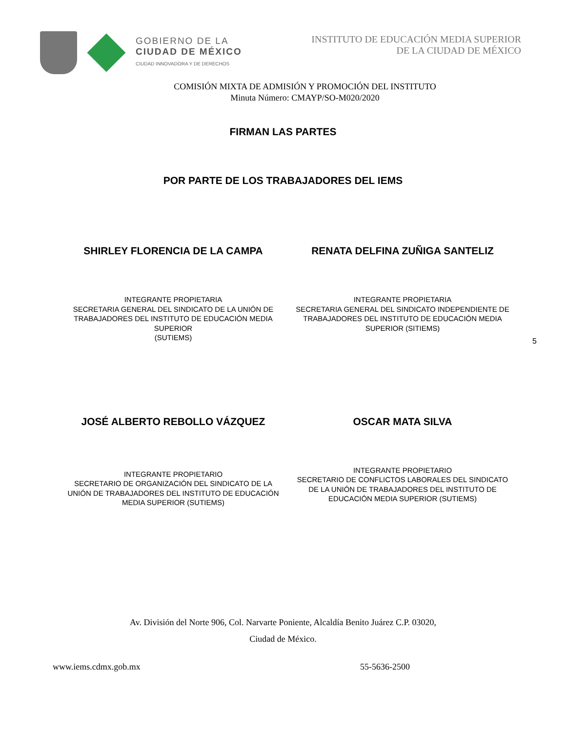GOBIERNO DE LA
CIUDAD DE MÉXICO
CIUDAD INNOVADORA Y DE DERECHOS
INSTITUTO DE EDUCACIÓN MEDIA SUPERIOR
DE LA CIUDAD DE MÉXICO
COMISIÓN MIXTA DE ADMISIÓN Y PROMOCIÓN DEL INSTITUTO
Minuta Número: CMAYP/SO-M020/2020
FIRMAN LAS PARTES
POR PARTE DE LOS TRABAJADORES DEL IEMS
SHIRLEY FLORENCIA DE LA CAMPA
INTEGRANTE PROPIETARIA
SECRETARIA GENERAL DEL SINDICATO DE LA UNIÓN DE
TRABAJADORES DEL INSTITUTO DE EDUCACIÓN MEDIA
SUPERIOR
(SUTIEMS)
RENATA DELFINA ZUÑIGA SANTELIZ
INTEGRANTE PROPIETARIA
SECRETARIA GENERAL DEL SINDICATO INDEPENDIENTE DE
TRABAJADORES DEL INSTITUTO DE EDUCACIÓN MEDIA
SUPERIOR (SITIEMS)
5
JOSÉ ALBERTO REBOLLO VÁZQUEZ
INTEGRANTE PROPIETARIO
SECRETARIO DE ORGANIZACIÓN DEL SINDICATO DE LA
UNIÓN DE TRABAJADORES DEL INSTITUTO DE EDUCACIÓN
MEDIA SUPERIOR (SUTIEMS)
OSCAR MATA SILVA
INTEGRANTE PROPIETARIO
SECRETARIO DE CONFLICTOS LABORALES DEL SINDICATO
DE LA UNIÓN DE TRABAJADORES DEL INSTITUTO DE
EDUCACIÓN MEDIA SUPERIOR (SUTIEMS)
Av. División del Norte 906, Col. Narvarte Poniente, Alcaldía Benito Juárez C.P. 03020,
Ciudad de México.
www.iems.cdmx.gob.mx 55-5636-2500